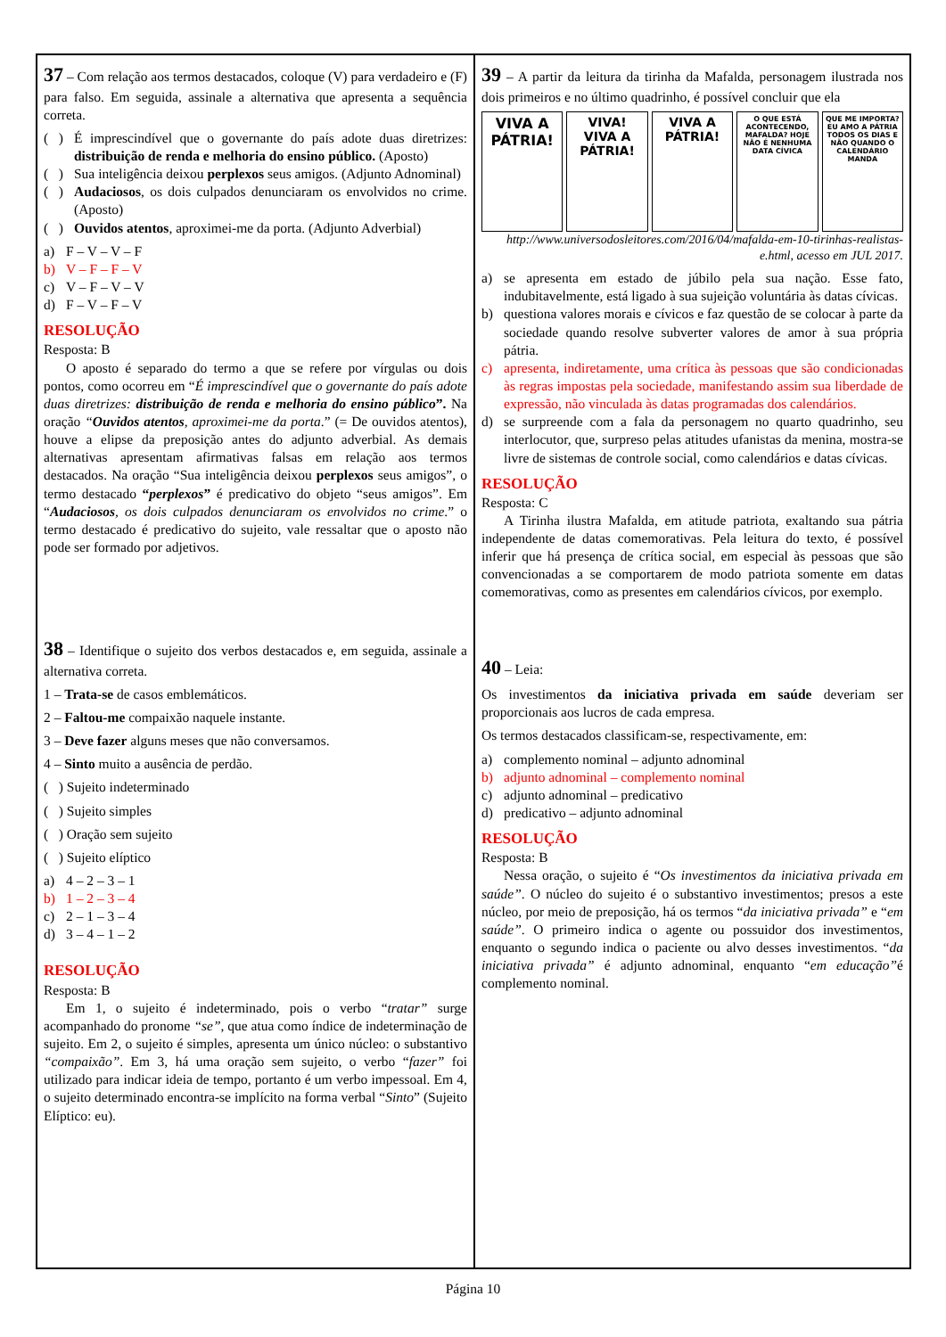37 – Com relação aos termos destacados, coloque (V) para verdadeiro e (F) para falso. Em seguida, assinale a alternativa que apresenta a sequência correta.
( ) É imprescindível que o governante do país adote duas diretrizes: distribuição de renda e melhoria do ensino público. (Aposto)
( ) Sua inteligência deixou perplexos seus amigos. (Adjunto Adnominal)
( ) Audaciosos, os dois culpados denunciaram os envolvidos no crime. (Aposto)
( ) Ouvidos atentos, aproximei-me da porta. (Adjunto Adverbial)
a) F – V – V – F
b) V – F – F – V
c) V – F – V – V
d) F – V – F – V
RESOLUÇÃO
Resposta: B
O aposto é separado do termo a que se refere por vírgulas ou dois pontos, como ocorreu em “É imprescindível que o governante do país adote duas diretrizes: distribuição de renda e melhoria do ensino público”. Na oração “Ouvidos atentos, aproximei-me da porta.” (= De ouvidos atentos), houve a elipse da preposição antes do adjunto adverbial. As demais alternativas apresentam afirmativas falsas em relação aos termos destacados. Na oração “Sua inteligência deixou perplexos seus amigos”, o termo destacado “perplexos” é predicativo do objeto “seus amigos”. Em “Audaciosos, os dois culpados denunciaram os envolvidos no crime.” o termo destacado é predicativo do sujeito, vale ressaltar que o aposto não pode ser formado por adjetivos.
38 – Identifique o sujeito dos verbos destacados e, em seguida, assinale a alternativa correta.
1 – Trata-se de casos emblemáticos.
2 – Faltou-me compaixão naquele instante.
3 – Deve fazer alguns meses que não conversamos.
4 – Sinto muito a ausência de perdão.
( ) Sujeito indeterminado
( ) Sujeito simples
( ) Oração sem sujeito
( ) Sujeito elíptico
a) 4 – 2 – 3 – 1
b) 1 – 2 – 3 – 4
c) 2 – 1 – 3 – 4
d) 3 – 4 – 1 – 2
RESOLUÇÃO
Resposta: B
Em 1, o sujeito é indeterminado, pois o verbo “tratar” surge acompanhado do pronome “se”, que atua como índice de indeterminação de sujeito. Em 2, o sujeito é simples, apresenta um único núcleo: o substantivo “compaixão”. Em 3, há uma oração sem sujeito, o verbo “fazer” foi utilizado para indicar ideia de tempo, portanto é um verbo impessoal. Em 4, o sujeito determinado encontra-se implícito na forma verbal “Sinto” (Sujeito Elíptico: eu).
39 – A partir da leitura da tirinha da Mafalda, personagem ilustrada nos dois primeiros e no último quadrinho, é possível concluir que ela
VIVA A PÁTRIA! VIVA! VIVA A PÁTRIA! VIVA A PÁTRIA!
O QUE ESTÁ ACONTECENDO, MAFALDA? HOJE NÃO É NENHUMA DATA CÍVICA
QUE ME IMPORTA? EU AMO A PÁTRIA TODOS OS DIAS E NÃO QUANDO O CALENDÁRIO MANDA
http://www.universodosleitores.com/2016/04/mafalda-em-10-tirinhas-realistas-e.html, acesso em JUL 2017.
a) se apresenta em estado de júbilo pela sua nação. Esse fato, indubitavelmente, está ligado à sua sujeição voluntária às datas cívicas.
b) questiona valores morais e cívicos e faz questão de se colocar à parte da sociedade quando resolve subverter valores de amor à sua própria pátria.
c) apresenta, indiretamente, uma crítica às pessoas que são condicionadas às regras impostas pela sociedade, manifestando assim sua liberdade de expressão, não vinculada às datas programadas dos calendários.
d) se surpreende com a fala da personagem no quarto quadrinho, seu interlocutor, que, surpreso pelas atitudes ufanistas da menina, mostra-se livre de sistemas de controle social, como calendários e datas cívicas.
RESOLUÇÃO
Resposta: C
A Tirinha ilustra Mafalda, em atitude patriota, exaltando sua pátria independente de datas comemorativas. Pela leitura do texto, é possível inferir que há presença de crítica social, em especial às pessoas que são convencionadas a se comportarem de modo patriota somente em datas comemorativas, como as presentes em calendários cívicos, por exemplo.
40 – Leia:
Os investimentos da iniciativa privada em saúde deveriam ser proporcionais aos lucros de cada empresa.
Os termos destacados classificam-se, respectivamente, em:
a) complemento nominal – adjunto adnominal
b) adjunto adnominal – complemento nominal
c) adjunto adnominal – predicativo
d) predicativo – adjunto adnominal
RESOLUÇÃO
Resposta: B
Nessa oração, o sujeito é “Os investimentos da iniciativa privada em saúde”. O núcleo do sujeito é o substantivo investimentos; presos a este núcleo, por meio de preposição, há os termos “da iniciativa privada” e “em saúde”. O primeiro indica o agente ou possuidor dos investimentos, enquanto o segundo indica o paciente ou alvo desses investimentos. “da iniciativa privada” é adjunto adnominal, enquanto “em educação”é complemento nominal.
Página 10